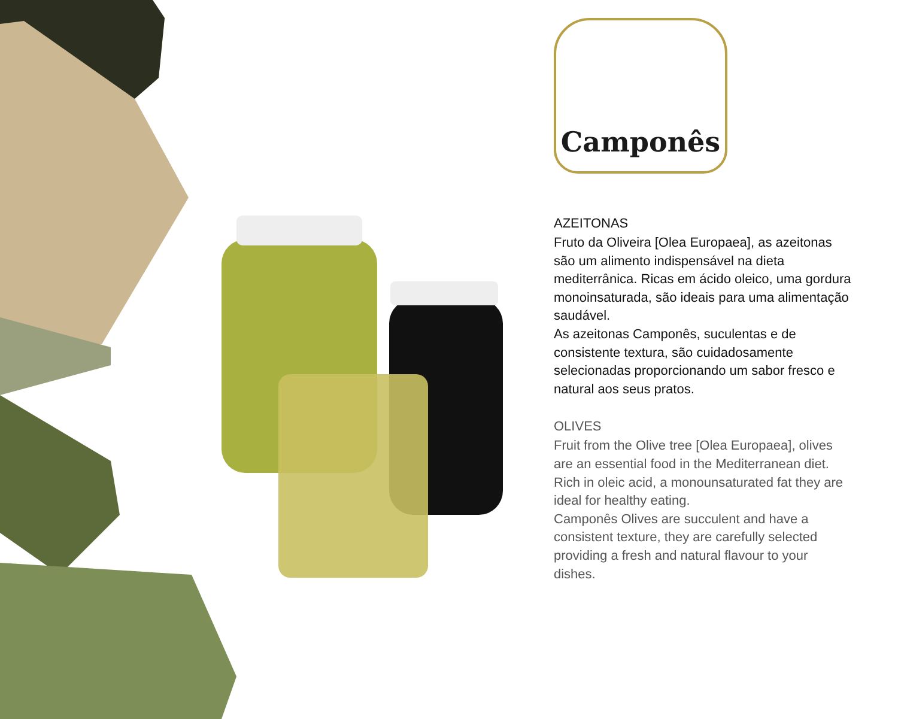Camponês
AZEITONAS
Fruto da Oliveira [Olea Europaea], as azeitonas são um alimento indispensável na dieta mediterrânica. Ricas em ácido oleico, uma gordura monoinsaturada, são ideais para uma alimentação saudável.
As azeitonas Camponês, suculentas e de consistente textura, são cuidadosamente selecionadas proporcionando um sabor fresco e natural aos seus pratos.
OLIVES
Fruit from the Olive tree [Olea Europaea], olives are an essential food in the Mediterranean diet. Rich in oleic acid, a monounsaturated fat they are ideal for healthy eating.
Camponês Olives are succulent and have a consistent texture, they are carefully selected providing a fresh and natural flavour to your dishes.